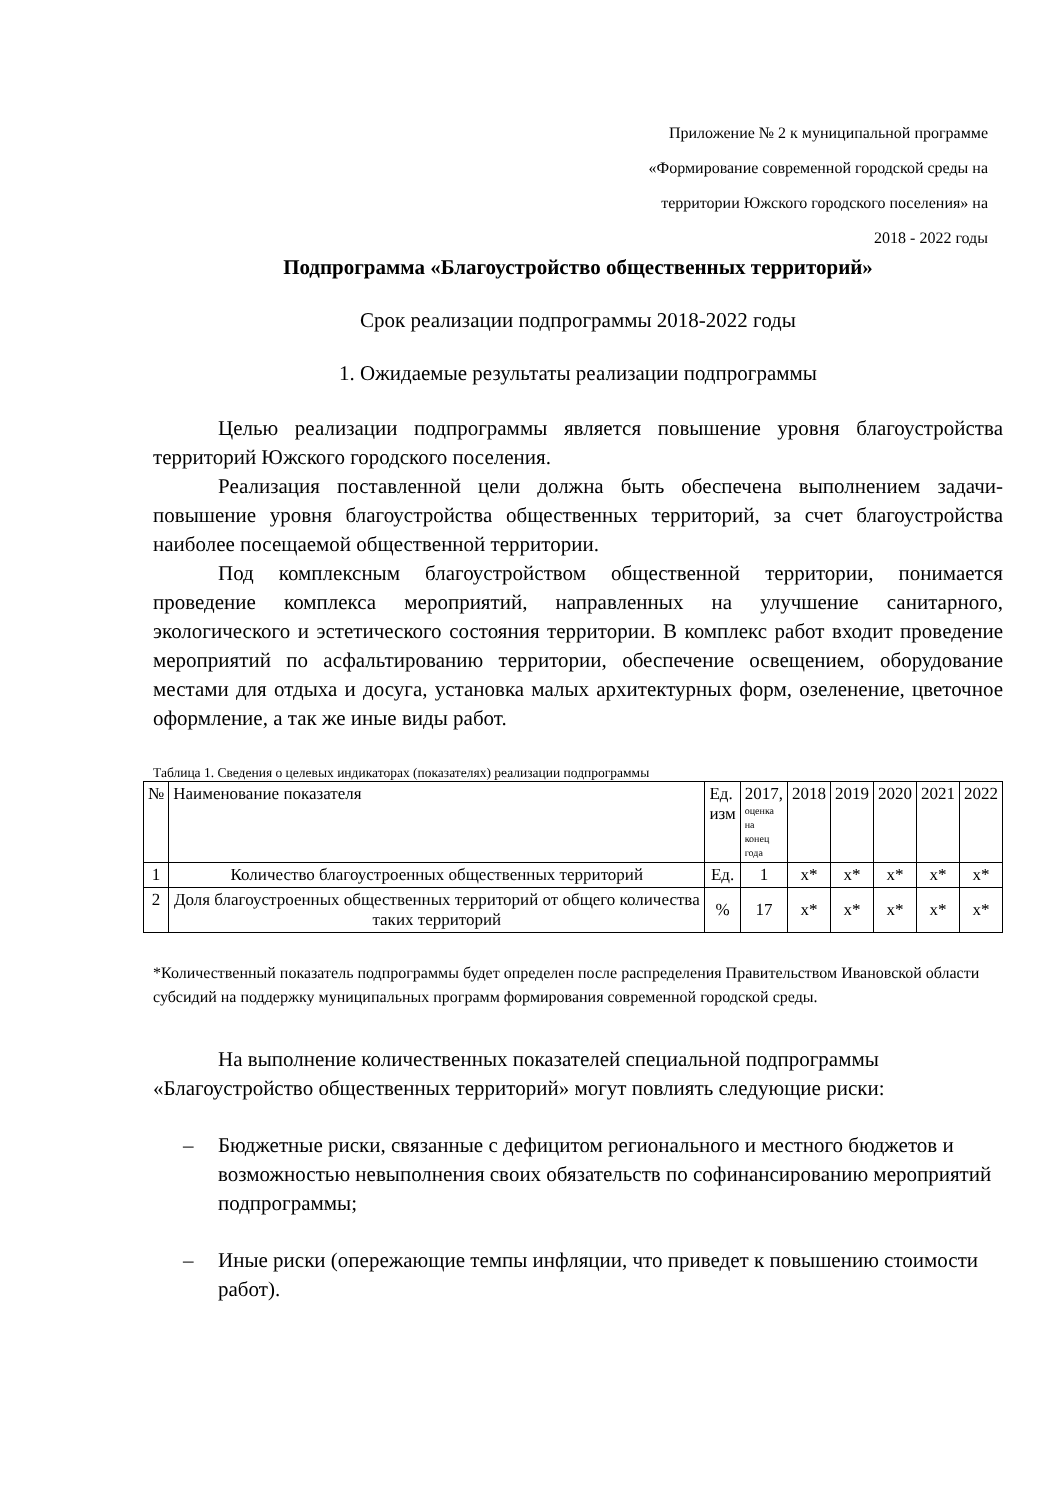Приложение № 2 к муниципальной программе
«Формирование современной городской среды на
территории Южского городского поселения» на
2018 - 2022 годы
Подпрограмма «Благоустройство общественных территорий»
Срок реализации подпрограммы 2018-2022 годы
1. Ожидаемые результаты реализации подпрограммы
Целью реализации подпрограммы является повышение уровня благоустройства территорий Южского городского поселения.
Реализация поставленной цели должна быть обеспечена выполнением задачи- повышение уровня благоустройства общественных территорий, за счет благоустройства наиболее посещаемой общественной территории.
Под комплексным благоустройством общественной территории, понимается проведение комплекса мероприятий, направленных на улучшение санитарного, экологического и эстетического состояния территории. В комплекс работ входит проведение мероприятий по асфальтированию территории, обеспечение освещением, оборудование местами для отдыха и досуга, установка малых архитектурных форм, озеленение, цветочное оформление, а так же иные виды работ.
Таблица 1. Сведения о целевых индикаторах (показателях) реализации подпрограммы
| № | Наименование показателя | Ед. изм | 2017, оценка на конец года | 2018 | 2019 | 2020 | 2021 | 2022 |
| --- | --- | --- | --- | --- | --- | --- | --- | --- |
| 1 | Количество благоустроенных общественных территорий | Ед. | 1 | x* | x* | x* | x* | x* |
| 2 | Доля благоустроенных общественных территорий от общего количества таких территорий | % | 17 | x* | x* | x* | x* | x* |
*Количественный показатель подпрограммы будет определен после распределения Правительством Ивановской области субсидий на поддержку муниципальных программ формирования современной городской среды.
На выполнение количественных показателей специальной подпрограммы «Благоустройство общественных территорий» могут повлиять следующие риски:
– Бюджетные риски, связанные с дефицитом регионального и местного бюджетов и возможностью невыполнения своих обязательств по софинансированию мероприятий подпрограммы;
– Иные риски (опережающие темпы инфляции, что приведет к повышению стоимости работ).